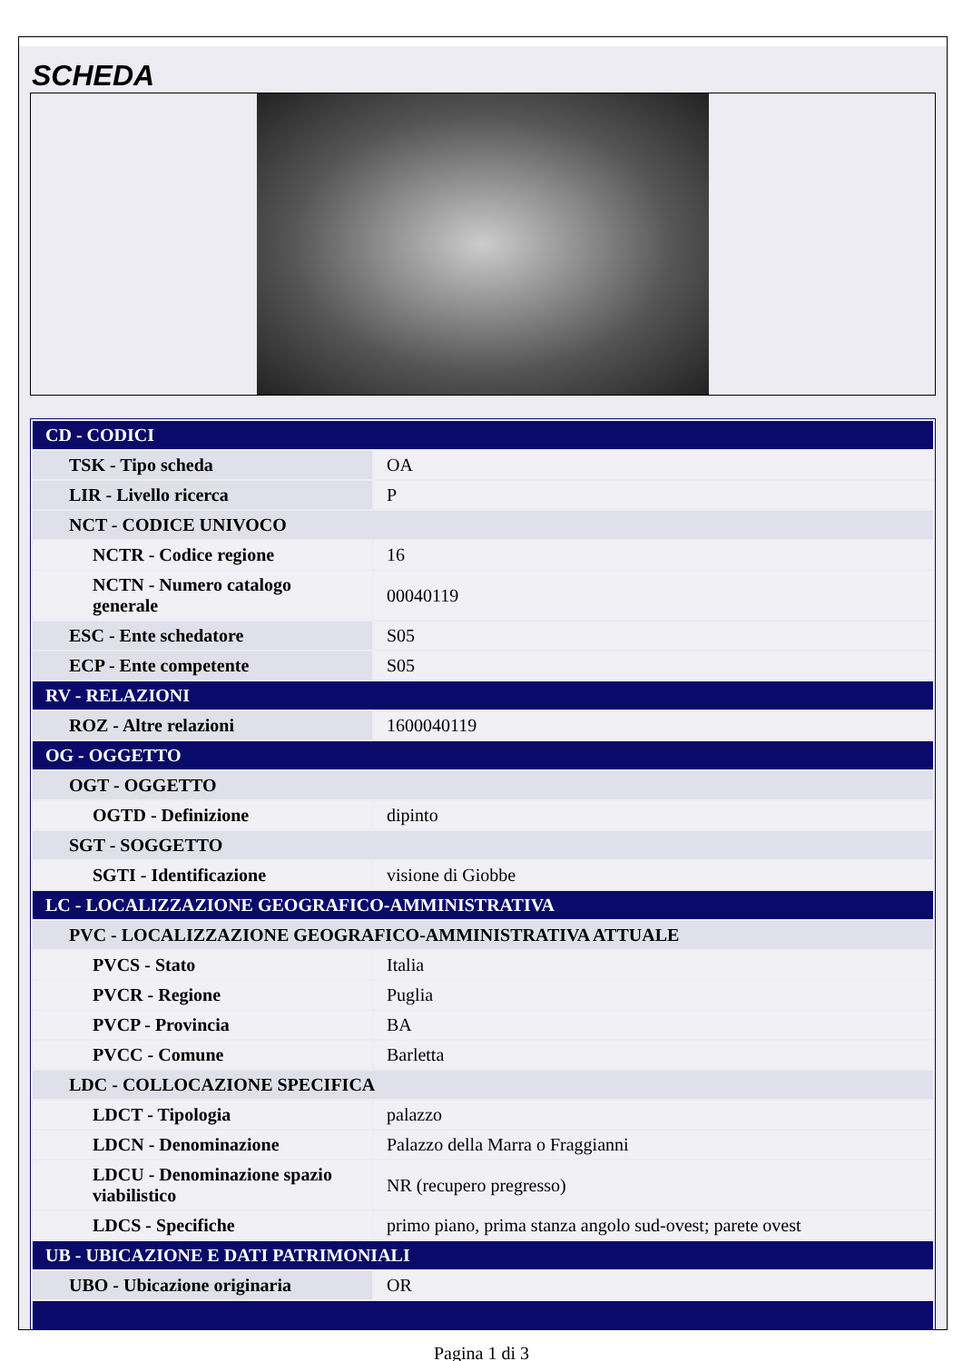SCHEDA
| CD - CODICI | |
| TSK - Tipo scheda | OA |
| LIR - Livello ricerca | P |
| NCT - CODICE UNIVOCO | |
| NCTR - Codice regione | 16 |
| NCTN - Numero catalogo generale | 00040119 |
| ESC - Ente schedatore | S05 |
| ECP - Ente competente | S05 |
| RV - RELAZIONI | |
| ROZ - Altre relazioni | 1600040119 |
| OG - OGGETTO | |
| OGT - OGGETTO | |
| OGTD - Definizione | dipinto |
| SGT - SOGGETTO | |
| SGTI - Identificazione | visione di Giobbe |
| LC - LOCALIZZAZIONE GEOGRAFICO-AMMINISTRATIVA | |
| PVC - LOCALIZZAZIONE GEOGRAFICO-AMMINISTRATIVA ATTUALE | |
| PVCS - Stato | Italia |
| PVCR - Regione | Puglia |
| PVCP - Provincia | BA |
| PVCC - Comune | Barletta |
| LDC - COLLOCAZIONE SPECIFICA | |
| LDCT - Tipologia | palazzo |
| LDCN - Denominazione | Palazzo della Marra o Fraggianni |
| LDCU - Denominazione spazio viabilistico | NR (recupero pregresso) |
| LDCS - Specifiche | primo piano, prima stanza angolo sud-ovest; parete ovest |
| UB - UBICAZIONE E DATI PATRIMONIALI | |
| UBO - Ubicazione originaria | OR |
Pagina 1 di 3